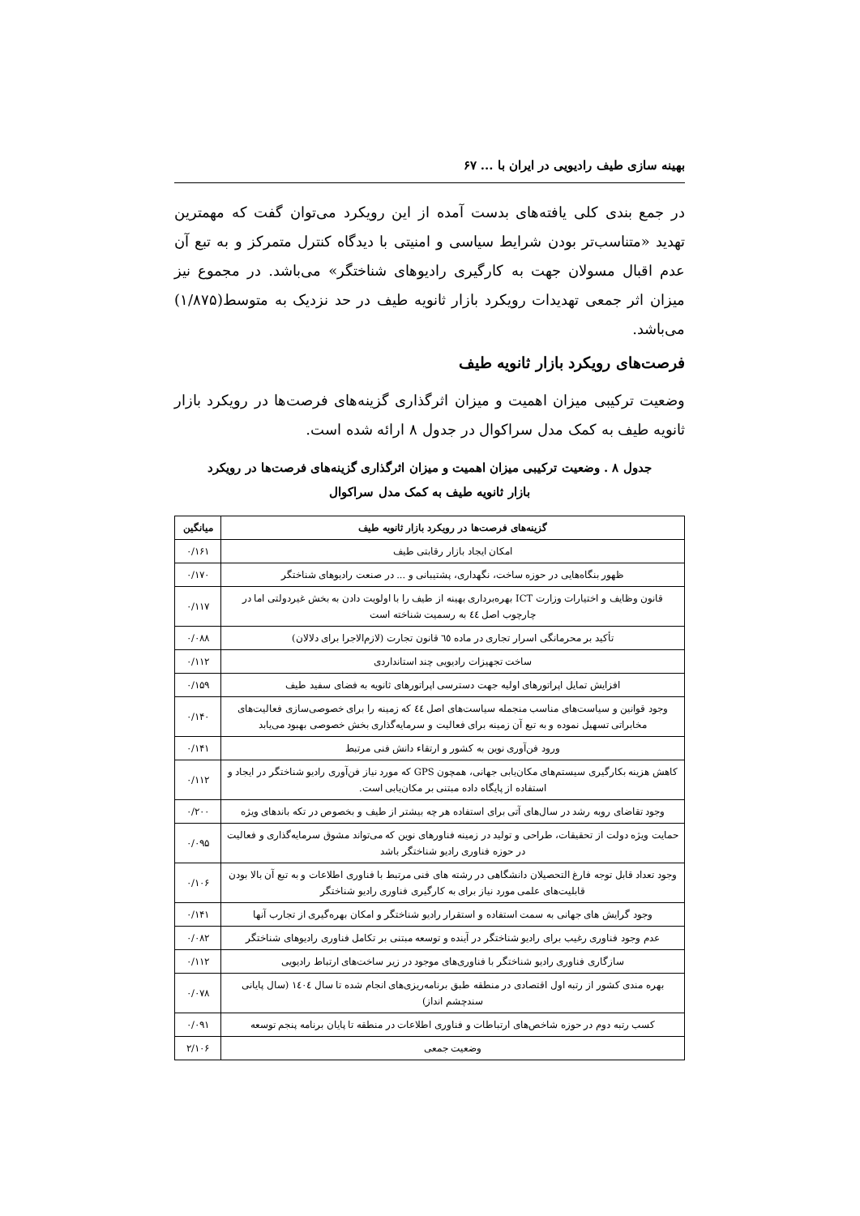بهینه سازی طیف رادیویی در ایران با ... ۶۷
در جمع بندی کلی یافته‌های بدست آمده از این رویکرد می‌توان گفت که مهمترین تهدید «متناسب‌تر بودن شرایط سیاسی و امنیتی با دیدگاه کنترل متمرکز و به تبع آن عدم اقبال مسولان جهت به کارگیری رادیوهای شناختگر» می‌باشد. در مجموع نیز میزان اثر جمعی تهدیدات رویکرد بازار ثانویه طیف در حد نزدیک به متوسط(۱/۸۷۵) می‌باشد.
فرصت‌های رویکرد بازار ثانویه طیف
وضعیت ترکیبی میزان اهمیت و میزان اثرگذاری گزینه‌های فرصت‌ها در رویکرد بازار ثانویه طیف به کمک مدل سراکوال در جدول ۸ ارائه شده است.
جدول ۸ . وضعیت ترکیبی میزان اهمیت و میزان اثرگذاری گزینه‌های فرصت‌ها در رویکرد
بازار ثانویه طیف به کمک مدل سراکوال
| گزینه‌های فرصت‌ها در رویکرد بازار ثانویه طیف | میانگین |
| --- | --- |
| امکان ایجاد بازار رقابتی طیف | ۰/۱۶۱ |
| ظهور بنگاه‌هایی در حوزه ساخت، نگهداری، پشتیبانی و ... در صنعت رادیوهای شناختگر | ۰/۱۷۰ |
| قانون وظایف و اختیارات وزارت ICT بهره‌برداری بهینه از طیف را با اولویت دادن به بخش غیردولتی اما در چارچوب اصل ٤٤ به رسمیت شناخته است | ۰/۱۱۷ |
| تأکید بر محرمانگی اسرار تجاری در ماده ٦٥ قانون تجارت (لازم‌الاجرا برای دلالان) | ۰/۰۸۸ |
| ساخت تجهیزات رادیویی چند استانداردی | ۰/۱۱۲ |
| افزایش تمایل اپراتورهای اولیه جهت دسترسی اپراتورهای ثانویه به فضای سفید طیف | ۰/۱۵۹ |
| وجود قوانین و سیاست‌های مناسب منجمله سیاست‌های اصل ٤٤ که زمینه را برای خصوصی‌سازی فعالیت‌های مخابراتی تسهیل نموده و به تبع آن زمینه برای فعالیت و سرمایه‌گذاری بخش خصوصی بهبود می‌یابد | ۰/۱۴۰ |
| ورود فن‌آوری نوین به کشور و ارتقاء دانش فنی مرتبط | ۰/۱۴۱ |
| کاهش هزینه بکارگیری سیستم‌های مکان‌یابی جهانی، همچون GPS که مورد نیاز فن‌آوری رادیو شناختگر در ایجاد و استفاده از پایگاه داده مبتنی بر مکان‌یابی است. | ۰/۱۱۲ |
| وجود تقاضای روبه رشد در سال‌های آتی برای استفاده هر چه بیشتر از طیف و بخصوص در تکه باندهای ویژه | ۰/۲۰۰ |
| حمایت ویژه دولت از تحقیقات، طراحی و تولید در زمینه فناورهای نوین که می‌تواند مشوق سرمایه‌گذاری و فعالیت در حوزه فناوری رادیو شناختگر باشد | ۰/۰۹۵ |
| وجود تعداد قابل توجه فارغ التحصیلان دانشگاهی در رشته های فنی مرتبط با فناوری اطلاعات و به تبع آن بالا بودن قابلیت‌های علمی مورد نیاز برای به کارگیری فناوری رادیو شناختگر | ۰/۱۰۶ |
| وجود گرایش های جهانی به سمت استفاده و استقرار رادیو شناختگر و امکان بهره‌گیری از تجارب آنها | ۰/۱۴۱ |
| عدم وجود فناوری رغیب برای رادیو شناختگر در آینده و توسعه مبتنی بر تکامل فناوری رادیوهای شناختگر | ۰/۰۸۲ |
| سازگاری فناوری رادیو شناختگر با فناوری‌های موجود در زیر ساخت‌های ارتباط رادیویی | ۰/۱۱۲ |
| بهره مندی کشور از رتبه اول اقتصادی در منطقه طبق برنامه‌ریزی‌های انجام شده تا سال ١٤٠٤ (سال پایانی سندچشم انداز) | ۰/۰۷۸ |
| کسب رتبه دوم در حوزه شاخص‌های ارتباطات و فناوری اطلاعات در منطقه تا پایان برنامه پنجم توسعه | ۰/۰۹۱ |
| وضعیت جمعی | ۲/۱۰۶ |